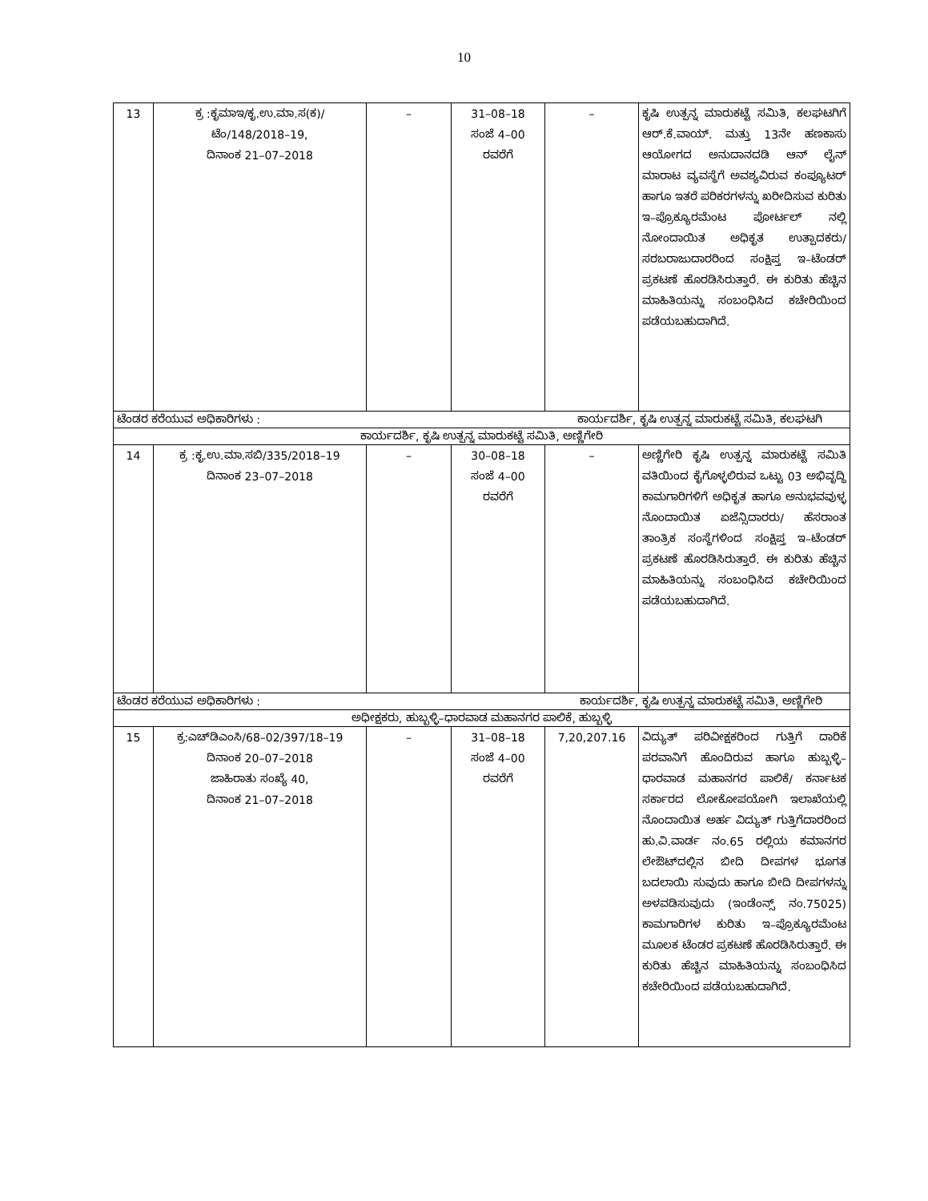10
| 13 | ಕ್ರ :ಕೃಮಾಇ/ಕೃ.ಉ.ಮಾ.ಸ(ಕ)/ ಟೆಂ/148/2018–19, ದಿನಾಂಕ 21–07–2018 | – | 31–08–18 ಸಂಜೆ 4–00 ರವರೆಗೆ | – | ಕೃಷಿ ಉತ್ಪನ್ನ ಮಾರುಕಟ್ಟೆ ಸಮಿತಿ, ಕಲಘಟಗಿಗೆ ಆರ್.ಕೆ.ವಾಯ್. ಮತ್ತು 13ನೇ ಹಣಕಾಸು ಆಯೋಗದ ಅನುದಾನದಡಿ ಆನ್ ಲೈನ್ ಮಾರಾಟ ವ್ಯವಸ್ಥೆಗೆ ಅವಶ್ಯವಿರುವ ಕಂಪ್ಯೂಟರ್ ಹಾಗೂ ಇತರೆ ಪರಿಕರಗಳನ್ನು ಖರೀದಿಸುವ ಕುರಿತು ಇ–ಪ್ರೊಕ್ಯೂರಮೆಂಟ ಪೋರ್ಟಲ್ ನಲ್ಲಿ ನೋಂದಾಯಿತ ಅಧಿಕೃತ ಉತ್ಪಾದಕರು/ ಸರಬರಾಜುದಾರರಿಂದ ಸಂಕ್ಷಿಪ್ತ ಇ–ಟೆಂಡರ್ ಪ್ರಕಟಣೆ ಹೊರಡಿಸಿರುತ್ತಾರೆ. ಈ ಕುರಿತು ಹೆಚ್ಚಿನ ಮಾಹಿತಿಯನ್ನು ಸಂಬಂಧಿಸಿದ ಕಚೇರಿಯಿಂದ ಪಡೆಯಬಹುದಾಗಿದೆ. |
| ಟೆಂಡರ ಕರೆಯುವ ಅಧಿಕಾರಿಗಳು : ಕಾರ್ಯದರ್ಶಿ, ಕೃಷಿ ಉತ್ಪನ್ನ ಮಾರುಕಟ್ಟೆ ಸಮಿತಿ, ಕಲಘಟಗಿ | | | | | |
| ಕಾರ್ಯದರ್ಶಿ, ಕೃಷಿ ಉತ್ಪನ್ನ ಮಾರುಕಟ್ಟೆ ಸಮಿತಿ, ಅಣ್ಣಿಗೇರಿ | | | | | |
| 14 | ಕ್ರ :ಕೃ.ಉ.ಮಾ.ಸಬಿ/335/2018–19 ದಿನಾಂಕ 23–07–2018 | – | 30–08–18 ಸಂಜೆ 4–00 ರವರೆಗೆ | – | ಅಣ್ಣಿಗೇರಿ ಕೃಷಿ ಉತ್ಪನ್ನ ಮಾರುಕಟ್ಟೆ ಸಮಿತಿ ವತಿಯಿಂದ ಕೈಗೊಳ್ಳಲಿರುವ ಒಟ್ಟು 03 ಅಭಿವೃದ್ಧಿ ಕಾಮಗಾರಿಗಳಿಗೆ ಅಧಿಕೃತ ಹಾಗೂ ಅನುಭವವುಳ್ಳ ನೊಂದಾಯಿತ ಏಜೆನ್ಸಿದಾರರು/ ಹೆಸರಾಂತ ತಾಂತ್ರಿಕ ಸಂಸ್ಥೆಗಳಿಂದ ಸಂಕ್ಷಿಪ್ತ ಇ–ಟೆಂಡರ್ ಪ್ರಕಟಣೆ ಹೊರಡಿಸಿರುತ್ತಾರೆ. ಈ ಕುರಿತು ಹೆಚ್ಚಿನ ಮಾಹಿತಿಯನ್ನು ಸಂಬಂಧಿಸಿದ ಕಚೇರಿಯಿಂದ ಪಡೆಯಬಹುದಾಗಿದೆ. |
| ಟೆಂಡರ ಕರೆಯುವ ಅಧಿಕಾರಿಗಳು : ಕಾರ್ಯದರ್ಶಿ, ಕೃಷಿ ಉತ್ಪನ್ನ ಮಾರುಕಟ್ಟೆ ಸಮಿತಿ, ಅಣ್ಣಿಗೇರಿ | | | | | |
| ಅಧೀಕ್ಷಕರು, ಹುಬ್ಬಳ್ಳಿ–ಧಾರವಾಡ ಮಹಾನಗರ ಪಾಲಿಕೆ, ಹುಬ್ಬಳ್ಳಿ | | | | | |
| 15 | ಕ್ರ:ಎಚ್‌ಡಿಎಂಸಿ/68–02/397/18–19 ದಿನಾಂಕ 20–07–2018 ಜಾಹಿರಾತು ಸಂಖ್ಯೆ 40, ದಿನಾಂಕ 21–07–2018 | – | 31–08–18 ಸಂಜೆ 4–00 ರವರೆಗೆ | 7,20,207.16 | ವಿದ್ಯುತ್ ಪರಿವೀಕ್ಷಕರಿಂದ ಗುತ್ತಿಗೆ ದಾರಿಕೆ ಪರವಾನಿಗೆ ಹೊಂದಿರುವ ಹಾಗೂ ಹುಬ್ಬಳ್ಳಿ–ಧಾರವಾಡ ಮಹಾನಗರ ಪಾಲಿಕೆ/ ಕರ್ನಾಟಕ ಸರ್ಕಾರದ ಲೋಕೋಪಯೋಗಿ ಇಲಾಖೆಯಲ್ಲಿ ನೊಂದಾಯಿತ ಅರ್ಹ ವಿದ್ಯುತ್ ಗುತ್ತಿಗೆದಾರರಿಂದ ಹು.ವಿ.ವಾರ್ಡ ನಂ.65 ರಲ್ಲಿಯ ಕಮಾನಗರ ಲೇಔಟ್‌ದಲ್ಲಿನ ಬೀದಿ ದೀಪಗಳ ಭೂಗತ ಬದಲಾಯಿ ಸುವುದು ಹಾಗೂ ಬೀದಿ ದೀಪಗಳನ್ನು ಅಳವಡಿಸುವುದು (ಇಂಡೆಂನ್ಸ್ ನಂ.75025) ಕಾಮಗಾರಿಗಳ ಕುರಿತು ಇ–ಪ್ರೊಕ್ಯೂರಮೆಂಟ ಮೂಲಕ ಟೆಂಡರ ಪ್ರಕಟಣೆ ಹೊರಡಿಸಿರುತ್ತಾರೆ. ಈ ಕುರಿತು ಹೆಚ್ಚಿನ ಮಾಹಿತಿಯನ್ನು ಸಂಬಂಧಿಸಿದ ಕಚೇರಿಯಿಂದ ಪಡೆಯಬಹುದಾಗಿದೆ. |